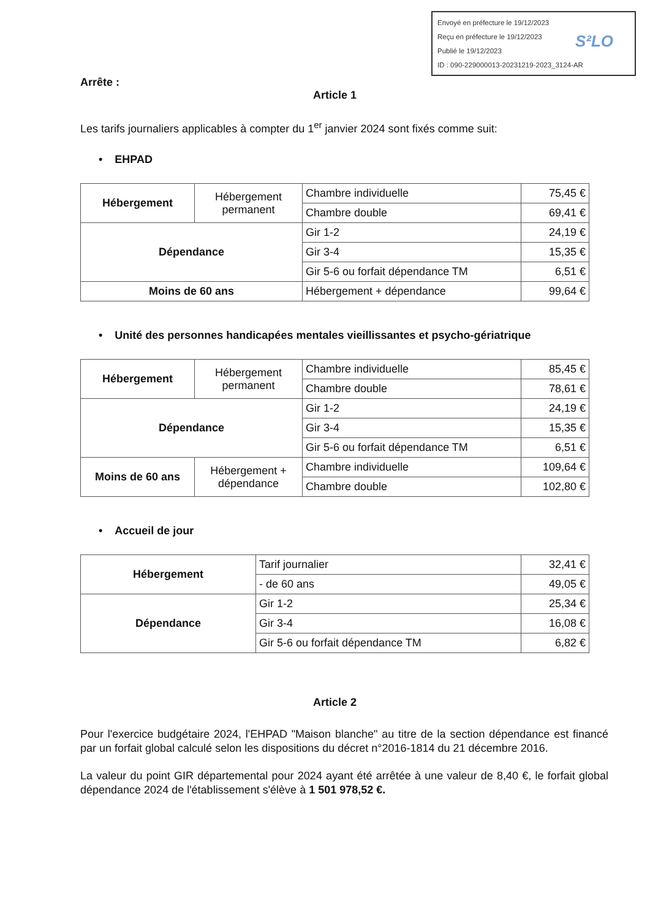Envoyé en préfecture le 19/12/2023
Reçu en préfecture le 19/12/2023
Publié le 19/12/2023
ID : 090-229000013-20231219-2023_3124-AR
S²LO
Arrête :
Article 1
Les tarifs journaliers applicables à compter du 1<sup>er</sup> janvier 2024 sont fixés comme suit:
• EHPAD
| Hébergement | Hébergement permanent | Chambre individuelle | 75,45 € |
| | | Chambre double | 69,41 € |
| Dépendance | | Gir 1-2 | 24,19 € |
| | | Gir 3-4 | 15,35 € |
| | | Gir 5-6 ou forfait dépendance TM | 6,51 € |
| Moins de 60 ans | | Hébergement + dépendance | 99,64 € |
• Unité des personnes handicapées mentales vieillissantes et psycho-gériatrique
| Hébergement | Hébergement permanent | Chambre individuelle | 85,45 € |
| | | Chambre double | 78,61 € |
| Dépendance | | Gir 1-2 | 24,19 € |
| | | Gir 3-4 | 15,35 € |
| | | Gir 5-6 ou forfait dépendance TM | 6,51 € |
| Moins de 60 ans | Hébergement + dépendance | Chambre individuelle | 109,64 € |
| | | Chambre double | 102,80 € |
• Accueil de jour
| Hébergement | Tarif journalier | 32,41 € |
| | - de 60 ans | 49,05 € |
| Dépendance | Gir 1-2 | 25,34 € |
| | Gir 3-4 | 16,08 € |
| | Gir 5-6 ou forfait dépendance TM | 6,82 € |
Article 2
Pour l'exercice budgétaire 2024, l'EHPAD "Maison blanche" au titre de la section dépendance est financé par un forfait global calculé selon les dispositions du décret n°2016-1814 du 21 décembre 2016.
La valeur du point GIR départemental pour 2024 ayant été arrêtée à une valeur de 8,40 €, le forfait global dépendance 2024 de l'établissement s'élève à 1 501 978,52 €.